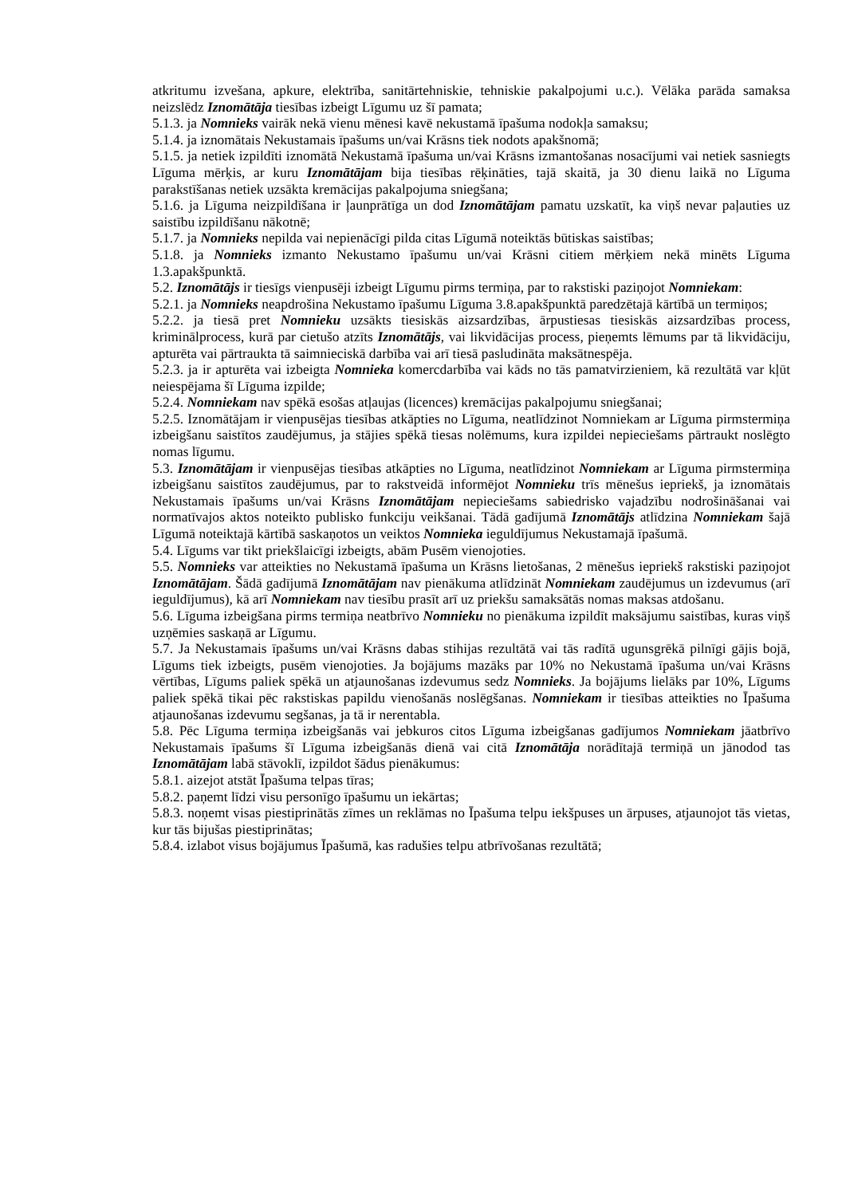atkritumu izvešana, apkure, elektrība, sanitārtehniskie, tehniskie pakalpojumi u.c.). Vēlāka parāda samaksa neizslēdz Iznomātāja tiesības izbeigt Līgumu uz šī pamata;
5.1.3. ja Nomnieks vairāk nekā vienu mēnesi kavē nekustamā īpašuma nodokļa samaksu;
5.1.4. ja iznomātais Nekustamais īpašums un/vai Krāsns tiek nodots apakšnomā;
5.1.5. ja netiek izpildīti iznomātā Nekustamā īpašuma un/vai Krāsns izmantošanas nosacījumi vai netiek sasniegts Līguma mērķis, ar kuru Iznomātājam bija tiesības rēķināties, tajā skaitā, ja 30 dienu laikā no Līguma parakstīšanas netiek uzsākta kremācijas pakalpojuma sniegšana;
5.1.6. ja Līguma neizpildīšana ir ļaunprātīga un dod Iznomātājam pamatu uzskatīt, ka viņš nevar paļauties uz saistību izpildīšanu nākotnē;
5.1.7. ja Nomnieks nepilda vai nepienācīgi pilda citas Līgumā noteiktās būtiskas saistības;
5.1.8. ja Nomnieks izmanto Nekustamo īpašumu un/vai Krāsni citiem mērķiem nekā minēts Līguma 1.3.apakšpunktā.
5.2. Iznomātājs ir tiesīgs vienpusēji izbeigt Līgumu pirms termiņa, par to rakstiski paziņojot Nomniekam:
5.2.1. ja Nomnieks neapdrošina Nekustamo īpašumu Līguma 3.8.apakšpunktā paredzētajā kārtībā un termiņos;
5.2.2. ja tiesā pret Nomnieku uzsākts tiesiskās aizsardzības, ārpustiesas tiesiskās aizsardzības process, kriminālprocess, kurā par cietušo atzīts Iznomātājs, vai likvidācijas process, pieņemts lēmums par tā likvidāciju, apturēta vai pārtraukta tā saimnieciskā darbība vai arī tiesā pasludināta maksātnespēja.
5.2.3. ja ir apturēta vai izbeigta Nomnieka komercdarbība vai kāds no tās pamatvirzieniem, kā rezultātā var kļūt neiespējama šī Līguma izpilde;
5.2.4. Nomniekam nav spēkā esošas atļaujas (licences) kremācijas pakalpojumu sniegšanai;
5.2.5. Iznomātājam ir vienpusējas tiesības atkāpties no Līguma, neatlīdzinot Nomniekam ar Līguma pirmstermiņa izbeigšanu saistītos zaudējumus, ja stājies spēkā tiesas nolēmums, kura izpildei nepieciešams pārtraukt noslēgto nomas līgumu.
5.3. Iznomātājam ir vienpusējas tiesības atkāpties no Līguma, neatlīdzinot Nomniekam ar Līguma pirmstermiņa izbeigšanu saistītos zaudējumus, par to rakstveidā informējot Nomnieku trīs mēnešus iepriekš, ja iznomātais Nekustamais īpašums un/vai Krāsns Iznomātājam nepieciešams sabiedrisko vajadzību nodrošināšanai vai normatīvajos aktos noteikto publisko funkciju veikšanai. Tādā gadījumā Iznomātājs atlīdzina Nomniekam šajā Līgumā noteiktajā kārtībā saskaņotos un veiktos Nomnieka ieguldījumus Nekustamajā īpašumā.
5.4. Līgums var tikt priekšlaicīgi izbeigts, abām Pusēm vienojoties.
5.5. Nomnieks var atteikties no Nekustamā īpašuma un Krāsns lietošanas, 2 mēnešus iepriekš rakstiski paziņojot Iznomātājam. Šādā gadījumā Iznomātājam nav pienākuma atlīdzināt Nomniekam zaudējumus un izdevumus (arī ieguldījumus), kā arī Nomniekam nav tiesību prasīt arī uz priekšu samaksātās nomas maksas atdošanu.
5.6. Līguma izbeigšana pirms termiņa neatbrīvo Nomnieku no pienākuma izpildīt maksājumu saistības, kuras viņš uzņēmies saskaņā ar Līgumu.
5.7. Ja Nekustamais īpašums un/vai Krāsns dabas stihijas rezultātā vai tās radītā ugunsgrēkā pilnīgi gājis bojā, Līgums tiek izbeigts, pusēm vienojoties. Ja bojājums mazāks par 10% no Nekustamā īpašuma un/vai Krāsns vērtības, Līgums paliek spēkā un atjaunošanas izdevumus sedz Nomnieks. Ja bojājums lielāks par 10%, Līgums paliek spēkā tikai pēc rakstiskas papildu vienošanās noslēgšanas. Nomniekam ir tiesības atteikties no Īpašuma atjaunošanas izdevumu segšanas, ja tā ir nerentabla.
5.8. Pēc Līguma termiņa izbeigšanās vai jebkuros citos Līguma izbeigšanas gadījumos Nomniekam jāatbrīvo Nekustamais īpašums šī Līguma izbeigšanās dienā vai citā Iznomātāja norādītajā termiņā un jānodod tas Iznomātājam labā stāvoklī, izpildot šādus pienākumus:
5.8.1. aizejot atstāt Īpašuma telpas tīras;
5.8.2. paņemt līdzi visu personīgo īpašumu un iekārtas;
5.8.3. noņemt visas piestiprinātās zīmes un reklāmas no Īpašuma telpu iekšpuses un ārpuses, atjaunojot tās vietas, kur tās bijušas piestiprinātas;
5.8.4. izlabot visus bojājumus Īpašumā, kas radušies telpu atbrīvošanas rezultātā;